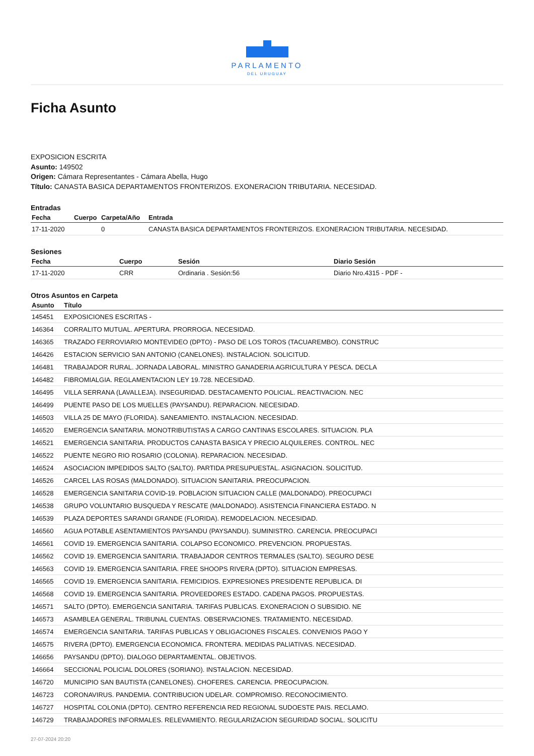PARLAMENTO
DEL URUGUAY
Ficha Asunto
EXPOSICION ESCRITA
Asunto: 149502
Origen: Cámara Representantes - Cámara Abella, Hugo
Título: CANASTA BASICA DEPARTAMENTOS FRONTERIZOS. EXONERACION TRIBUTARIA. NECESIDAD.
Entradas
| Fecha | Cuerpo | Carpeta/Año | Entrada |
| --- | --- | --- | --- |
| 17-11-2020 | | 0 | CANASTA BASICA DEPARTAMENTOS FRONTERIZOS. EXONERACION TRIBUTARIA. NECESIDAD. |
Sesiones
| Fecha | Cuerpo | Sesión | Diario Sesión |
| --- | --- | --- | --- |
| 17-11-2020 | CRR | Ordinaria . Sesión:56 | Diario Nro.4315 - PDF - |
Otros Asuntos en Carpeta
| Asunto | Título |
| --- | --- |
| 145451 | EXPOSICIONES ESCRITAS - |
| 146364 | CORRALITO MUTUAL. APERTURA. PRORROGA. NECESIDAD. |
| 146365 | TRAZADO FERROVIARIO MONTEVIDEO (DPTO) - PASO DE LOS TOROS (TACUAREMBO). CONSTRUC |
| 146426 | ESTACION SERVICIO SAN ANTONIO (CANELONES). INSTALACION. SOLICITUD. |
| 146481 | TRABAJADOR RURAL. JORNADA LABORAL. MINISTRO GANADERIA AGRICULTURA Y PESCA. DECLA |
| 146482 | FIBROMIALGIA. REGLAMENTACION LEY 19.728. NECESIDAD. |
| 146495 | VILLA SERRANA (LAVALLEJA). INSEGURIDAD. DESTACAMENTO POLICIAL. REACTIVACION. NEC |
| 146499 | PUENTE PASO DE LOS MUELLES (PAYSANDU). REPARACION. NECESIDAD. |
| 146503 | VILLA 25 DE MAYO (FLORIDA). SANEAMIENTO. INSTALACION. NECESIDAD. |
| 146520 | EMERGENCIA SANITARIA. MONOTRIBUTISTAS A CARGO CANTINAS ESCOLARES. SITUACION. PLA |
| 146521 | EMERGENCIA SANITARIA. PRODUCTOS CANASTA BASICA Y PRECIO ALQUILERES. CONTROL. NEC |
| 146522 | PUENTE NEGRO RIO ROSARIO (COLONIA). REPARACION. NECESIDAD. |
| 146524 | ASOCIACION IMPEDIDOS SALTO (SALTO). PARTIDA PRESUPUESTAL. ASIGNACION. SOLICITUD. |
| 146526 | CARCEL LAS ROSAS (MALDONADO). SITUACION SANITARIA. PREOCUPACION. |
| 146528 | EMERGENCIA SANITARIA COVID-19. POBLACION SITUACION CALLE (MALDONADO). PREOCUPACI |
| 146538 | GRUPO VOLUNTARIO BUSQUEDA Y RESCATE (MALDONADO). ASISTENCIA FINANCIERA ESTADO. N |
| 146539 | PLAZA DEPORTES SARANDI GRANDE (FLORIDA). REMODELACION. NECESIDAD. |
| 146560 | AGUA POTABLE ASENTAMIENTOS PAYSANDU (PAYSANDU). SUMINISTRO. CARENCIA. PREOCUPACI |
| 146561 | COVID 19. EMERGENCIA SANITARIA. COLAPSO ECONOMICO. PREVENCION. PROPUESTAS. |
| 146562 | COVID 19. EMERGENCIA SANITARIA. TRABAJADOR CENTROS TERMALES (SALTO). SEGURO DESE |
| 146563 | COVID 19. EMERGENCIA SANITARIA. FREE SHOOPS RIVERA (DPTO). SITUACION EMPRESAS. |
| 146565 | COVID 19. EMERGENCIA SANITARIA. FEMICIDIOS. EXPRESIONES PRESIDENTE REPUBLICA. DI |
| 146568 | COVID 19. EMERGENCIA SANITARIA. PROVEEDORES ESTADO. CADENA PAGOS. PROPUESTAS. |
| 146571 | SALTO (DPTO). EMERGENCIA SANITARIA. TARIFAS PUBLICAS. EXONERACION O SUBSIDIO. NE |
| 146573 | ASAMBLEA GENERAL. TRIBUNAL CUENTAS. OBSERVACIONES. TRATAMIENTO. NECESIDAD. |
| 146574 | EMERGENCIA SANITARIA. TARIFAS PUBLICAS Y OBLIGACIONES FISCALES. CONVENIOS PAGO Y |
| 146575 | RIVERA (DPTO). EMERGENCIA ECONOMICA. FRONTERA. MEDIDAS PALIATIVAS. NECESIDAD. |
| 146656 | PAYSANDU (DPTO). DIALOGO DEPARTAMENTAL. OBJETIVOS. |
| 146664 | SECCIONAL POLICIAL DOLORES (SORIANO). INSTALACION. NECESIDAD. |
| 146720 | MUNICIPIO SAN BAUTISTA (CANELONES). CHOFERES. CARENCIA. PREOCUPACION. |
| 146723 | CORONAVIRUS. PANDEMIA. CONTRIBUCION UDELAR. COMPROMISO. RECONOCIMIENTO. |
| 146727 | HOSPITAL COLONIA (DPTO). CENTRO REFERENCIA RED REGIONAL SUDOESTE PAIS. RECLAMO. |
| 146729 | TRABAJADORES INFORMALES. RELEVAMIENTO. REGULARIZACION SEGURIDAD SOCIAL. SOLICITU |
27-07-2024 20:20